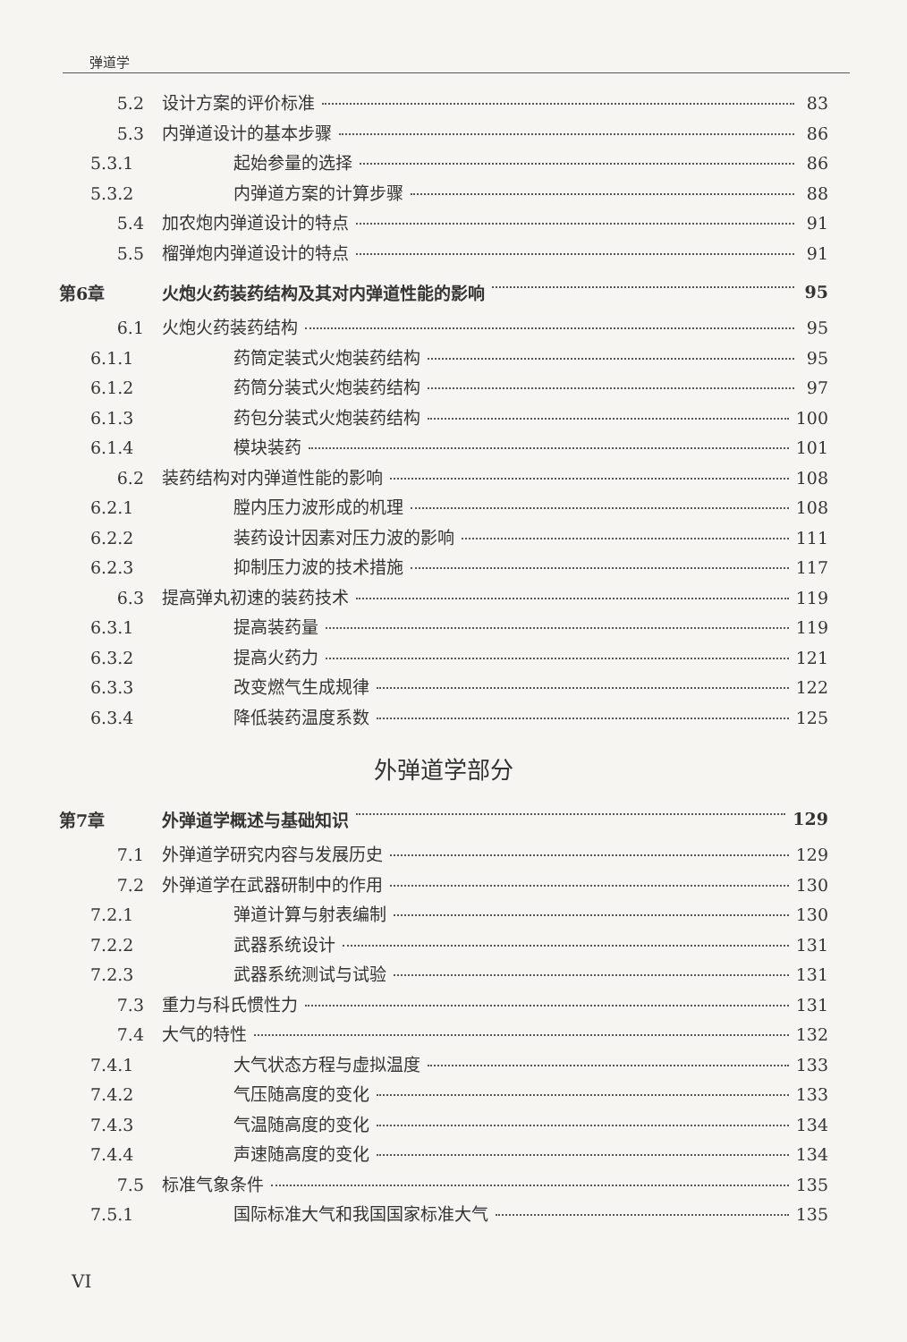弹道学
5.2 设计方案的评价标准 83
5.3 内弹道设计的基本步骤 86
5.3.1 起始参量的选择 86
5.3.2 内弹道方案的计算步骤 88
5.4 加农炮内弹道设计的特点 91
5.5 榴弹炮内弹道设计的特点 91
第6章 火炮火药装药结构及其对内弹道性能的影响 95
6.1 火炮火药装药结构 95
6.1.1 药筒定装式火炮装药结构 95
6.1.2 药筒分装式火炮装药结构 97
6.1.3 药包分装式火炮装药结构 100
6.1.4 模块装药 101
6.2 装药结构对内弹道性能的影响 108
6.2.1 膛内压力波形成的机理 108
6.2.2 装药设计因素对压力波的影响 111
6.2.3 抑制压力波的技术措施 117
6.3 提高弹丸初速的装药技术 119
6.3.1 提高装药量 119
6.3.2 提高火药力 121
6.3.3 改变燃气生成规律 122
6.3.4 降低装药温度系数 125
外弹道学部分
第7章 外弹道学概述与基础知识 129
7.1 外弹道学研究内容与发展历史 129
7.2 外弹道学在武器研制中的作用 130
7.2.1 弹道计算与射表编制 130
7.2.2 武器系统设计 131
7.2.3 武器系统测试与试验 131
7.3 重力与科氏惯性力 131
7.4 大气的特性 132
7.4.1 大气状态方程与虚拟温度 133
7.4.2 气压随高度的变化 133
7.4.3 气温随高度的变化 134
7.4.4 声速随高度的变化 134
7.5 标准气象条件 135
7.5.1 国际标准大气和我国国家标准大气 135
VI